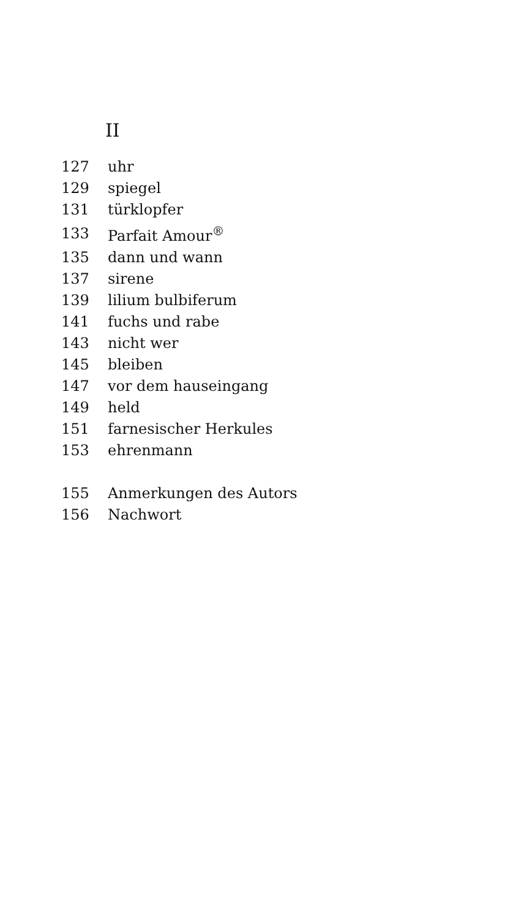II
| 127 | uhr |
| 129 | spiegel |
| 131 | türklopfer |
| 133 | Parfait Amour<sup>®</sup> |
| 135 | dann und wann |
| 137 | sirene |
| 139 | lilium bulbiferum |
| 141 | fuchs und rabe |
| 143 | nicht wer |
| 145 | bleiben |
| 147 | vor dem hauseingang |
| 149 | held |
| 151 | farnesischer Herkules |
| 153 | ehrenmann |
| 155 | Anmerkungen des Autors |
| 156 | Nachwort |